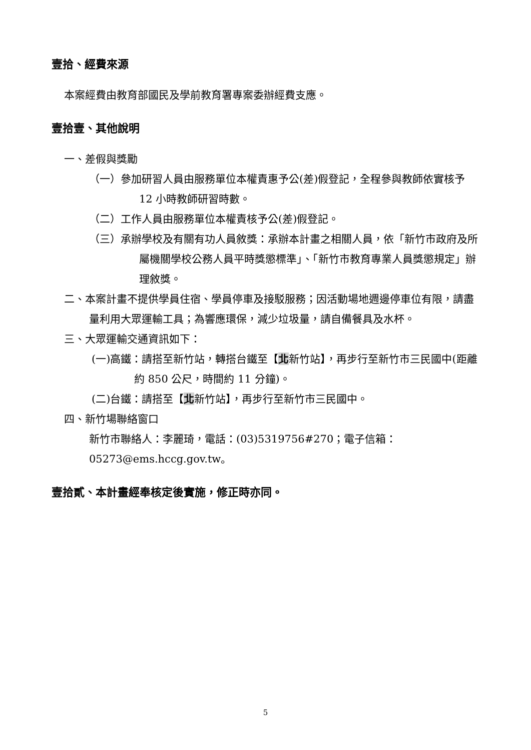壹拾、經費來源
本案經費由教育部國民及學前教育署專案委辦經費支應。
壹拾壹、其他說明
一、差假與獎勵
（一）參加研習人員由服務單位本權責惠予公(差)假登記，全程參與教師依實核予 12 小時教師研習時數。
（二）工作人員由服務單位本權責核予公(差)假登記。
（三）承辦學校及有關有功人員敘獎：承辦本計畫之相關人員，依「新竹市政府及所屬機關學校公務人員平時獎懲標準」、「新竹市教育專業人員獎懲規定」辦理敘獎。
二、本案計畫不提供學員住宿、學員停車及接駁服務；因活動場地週邊停車位有限，請盡量利用大眾運輸工具；為響應環保，減少垃圾量，請自備餐具及水杯。
三、大眾運輸交通資訊如下：
(一)高鐵：請搭至新竹站，轉搭台鐵至【北新竹站】，再步行至新竹市三民國中(距離約 850 公尺，時間約 11 分鐘)。
(二)台鐵：請搭至【北新竹站】，再步行至新竹市三民國中。
四、新竹場聯絡窗口
新竹市聯絡人：李麗琦，電話：(03)5319756#270；電子信箱：
05273@ems.hccg.gov.tw。
壹拾貳、本計畫經奉核定後實施，修正時亦同。
5